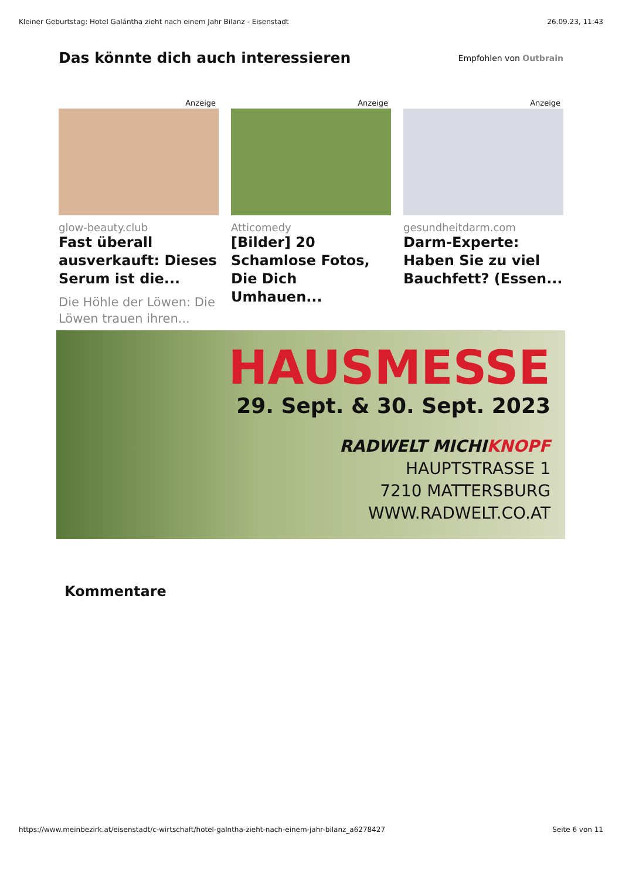Kleiner Geburtstag: Hotel Galántha zieht nach einem Jahr Bilanz - Eisenstadt 26.09.23, 11:43
Das könnte dich auch interessieren
Empfohlen von Outbrain
Anzeige
glow-beauty.club
Fast überall ausverkauft: Dieses Serum ist die...
Die Höhle der Löwen: Die Löwen trauen ihren...
Anzeige
Atticomedy
[Bilder] 20 Schamlose Fotos, Die Dich Umhauen...
Anzeige
gesundheitdarm.com
Darm-Experte: Haben Sie zu viel Bauchfett? (Essen...
HAUSMESSE
29. Sept. & 30. Sept. 2023
RADWELT MICHIKNOPF
HAUPTSTRASSE 1
7210 MATTERSBURG
WWW.RADWELT.CO.AT
Kommentare
https://www.meinbezirk.at/eisenstadt/c-wirtschaft/hotel-galntha-zieht-nach-einem-jahr-bilanz_a6278427 Seite 6 von 11